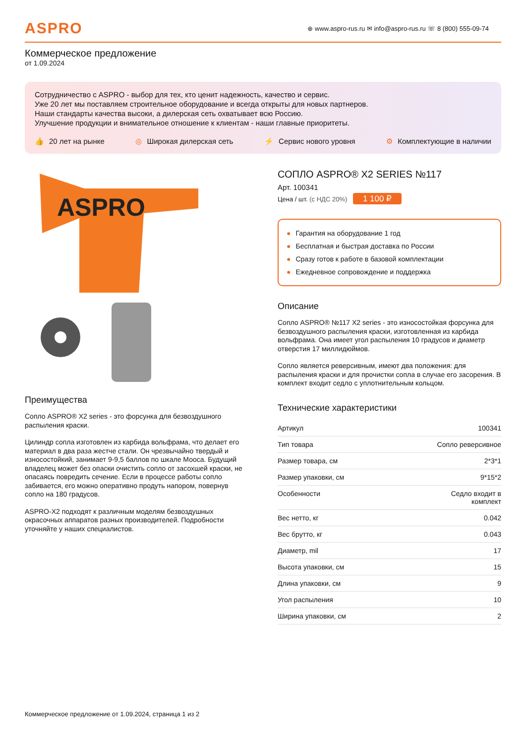ASPRO
⊕ www.aspro-rus.ru ✉ info@aspro-rus.ru ☏ 8 (800) 555-09-74
Коммерческое предложение
от 1.09.2024
Сотрудничество с ASPRO - выбор для тех, кто ценит надежность, качество и сервис.
Уже 20 лет мы поставляем строительное оборудование и всегда открыты для новых партнеров.
Наши стандарты качества высоки, а дилерская сеть охватывает всю Россию.
Улучшение продукции и внимательное отношение к клиентам - наши главные приоритеты.
👍 20 лет на рынке ◎ Широкая дилерская сеть ⚡ Сервис нового уровня ⚙ Комплектующие в наличии
ASPRO
Преимущества
Сопло ASPRO® X2 series - это форсунка для безвоздушного распыления краски.
Цилиндр сопла изготовлен из карбида вольфрама, что делает его материал в два раза жестче стали. Он чрезвычайно твердый и износостойкий, занимает 9-9,5 баллов по шкале Мооса. Будущий владелец может без опаски очистить сопло от засохшей краски, не опасаясь повредить сечение. Если в процессе работы сопло забивается, его можно оперативно продуть напором, повернув сопло на 180 градусов.
ASPRO-X2 подходят к различным моделям безвоздушных окрасочных аппаратов разных производителей. Подробности уточняйте у наших специалистов.
СОПЛО ASPRO® X2 SERIES №117
Арт. 100341
Цена / шт. (с НДС 20%) 1 100 ₽
● Гарантия на оборудование 1 год
● Бесплатная и быстрая доставка по России
● Сразу готов к работе в базовой комплектации
● Ежедневное сопровождение и поддержка
Описание
Сопло ASPRO® №117 X2 series - это износостойкая форсунка для безвоздушного распыления краски, изготовленная из карбида вольфрама. Она имеет угол распыления 10 градусов и диаметр отверстия 17 миллидюймов.
Сопло является реверсивным, имеют два положения: для распыления краски и для прочистки сопла в случае его засорения. В комплект входит седло с уплотнительным кольцом.
Технические характеристики
| Артикул | 100341 |
| Тип товара | Сопло реверсивное |
| Размер товара, см | 2*3*1 |
| Размер упаковки, см | 9*15*2 |
| Особенности | Седло входит в комплект |
| Вес нетто, кг | 0.042 |
| Вес брутто, кг | 0.043 |
| Диаметр, mil | 17 |
| Высота упаковки, см | 15 |
| Длина упаковки, см | 9 |
| Угол распыления | 10 |
| Ширина упаковки, см | 2 |
Коммерческое предложение от 1.09.2024, страница 1 из 2